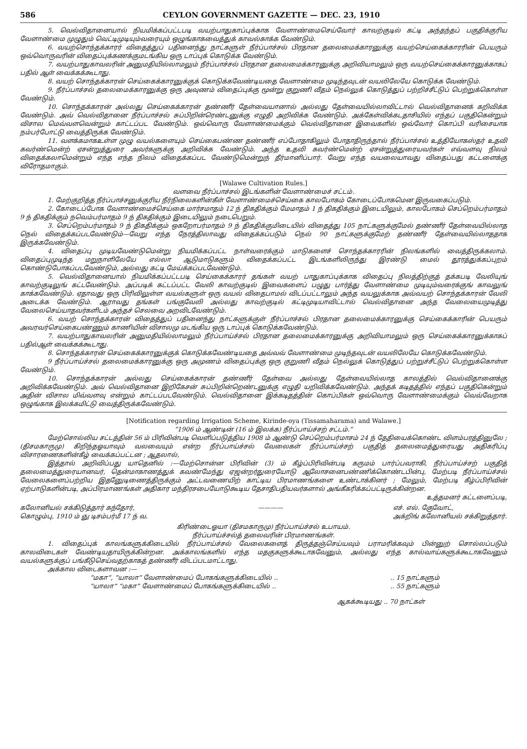586 CEYLON GOVERNMENT GAZETTE — DEC. 23, 1910
5. வெல்விதானையால் நியமிக்கப்பட்டபடி வயற்பாதுகாப்புக்காக வேளாண்மைசெய்வோர் காவற்குடில் கட்டி அந்தந்தப் பகுதிக்குரிய வேளாண்மை முழுதும் வெட்டிமுடியும்வரையும் ஒழுங்காகவைத்துக் காவல்காக்க வேண்டும்.
6. வயற்சொந்தக்காரர் விதைத்துப் பதினைந்து நாட்களுள் நீர்ப்பாச்சல் பிரதான தலைமைக்காரனுக்கு வயற்செய்கைக்காரரின் பெயரும் ஒவ்வொருவரின் விதைப்புக்கணக்குமடங்கிய ஒரு டாப்புக் கொடுக்க வேண்டும்.
7. வயற்பாதுகாவலரின் அனுமதியில்லாமலும் நீர்ப்பாச்சல் பிரதான தலைமைக்காரனுக்கு அறிவியாமலும் ஒரு வயற்செய்கைக்காரனுக்காகப் பதில் ஆள் வைக்கக்கூடாது.
8. வயற் சொந்தக்காரன் செய்கைக்காரனுக்குக் கொடுக்கவேண்டியதை வேளாண்மை முடிந்தவுடன் வயலிலேயே கொடுக்க வேண்டும்.
9. நீர்ப்பாச்சல் தலைமைக்காரனுக்கு ஒரு அவுணம் விதைப்புக்கு மூன்று குறுணி வீதம் நெல்லுக் கொடுத்துப் பற்றிச்சீட்டுப் பெற்றுக்கொள்ள வேண்டும்.
10. சொந்தக்காரன் அல்லது செய்கைக்காரன் தண்ணீர் தேள்வையானால் அல்லது தேள்வையில்லாவிட்டால் வெல்விதானைக் கறிவிக்க வேண்டும். அவ் வெல்விதானை நீர்ப்பாச்சல் சுப்பிறின்ரெண்டனுக்கு எழுதி அறிவிக்க வேண்டும். அக்கேள்விக்கடதாசியில் எந்தப் பகுதிகென்றும் விசால மெவ்வளவென்றும் காட்டப்பட வேண்டும். ஒவ்வொரு வேளாண்மைக்கும் வெல்விதானை இவைகளில் ஒவ்வோர் கொப்பி வரிசையாக நம்பர்போட்டு வைத்திருக்க வேண்டும்.
11. வளக்கமாகஉள்ள முழு வயல்களையும் செய்கைபண்ண தண்ணீர் எப்போதாகிலும் போதாதிருந்தால் நீர்ப்பாச்சல் உத்தியோகஸ்தர் உதவி கவர்ண்மென்ற் ஏசன்றுத்துரை அவர்களுக்கு அறிவிக்க வேண்டும். அந்த உதவி கவர்ண்மென்ற் ஏசன்றுத்துரையவர்கள் எவ்வளவு நிலம் விதைக்கலாமென்றும் எந்த எந்த நிலம் விதைக்கப்பட வேண்டுமென்றுந் தீர்மானிப்பார். வேறு எந்த வயலையாவது விதைப்பது கட்டளைக்கு விரோதமாகும்.
[Walawe Cultivation Rules.]
வளவை நீர்ப்பாச்சல் இடங்களின் வேளாண்மைச் சட்டம்.
1. மேற்குறித்த நீர்ப்பாச்சனுக்குரிய நீர்நிலைகளின்கீள் வேளாண்மைச்செய்கை காலபோகம் கோடைப்போகமென இருவகைப்படும்.
2. கோடைப்போக வேளாண்மைச்செய்கை மார்சமாதம் 12 ந் திகதிக்கும் மேமாதம் 1 ந் திகதிக்கும் இடையிலும், காலபோகம் செப்றெம்பர்மாதம் 9 ந் திகதிக்கும் நவெம்பர்மாதம் 9 ந் திகதிக்கும் இடையிலும் நடைபெறும்.
3. செப்றெம்பர்மாதம் 9 ந் திகதிக்கும் ஒகறோபர்மாதம் 9 ந் திகதிக்குமிடையில் விதைத்து 105 நாட்களுக்குமேல் தண்ணீர் தேள்வையில்லாத நெல் விதைக்கப்படவேண்டும்—வேறு எந்த நேரத்திலாவது விதைக்கப்படும் நெல் 90 நாட்களுக்குமேற் தண்ணீர் தேள்வையில்லாததாக இருக்கவேண்டும்.
4. விதைப்பு முடியவேண்டுமென்று நியமிக்கப்பட்ட நாள்வரைக்கும் மாடுகளைச் சொந்தக்காரரின் நிலங்களில் வைத்திருக்கலாம். விதைப்புமுடிந்த மறுநாளிலேயே எல்லா ஆடுமாடுகளும் விதைக்கப்பட்ட இடங்களிலிருந்து இரண்டு மைல் தூரத்துக்கப்புறம் கொண்டுபோகப்படவேண்டும், அல்லது கட்டி மேய்க்கப்படவேண்டும்.
5. வெல்விதானையால் நியமிக்கப்பட்டபடி செய்கைக்காரர் தங்கள் வயற் பாதுகாப்புக்காக விதைப்பு நிலத்திற்குத் தக்கபடி வேலியுங் காவற்குடிலுங் கட்டவேண்டும். அப்படிக் கட்டப்பட்ட வேலி காவற்குடில் இவைகளைப் பழுது பார்த்து வேளாண்மை முடியும்வரைக்குங் காவலுங் காக்கவேண்டும். ஏதாவது ஒரு பிரிவிலுள்ள வயல்களுள் ஒரு வயல் விதைபாமல் விடப்பட்டாலும் அந்த வயலுக்காக அவ்வயற் சொந்தக்காரன் வேலி அடைக்க வேண்டும். ஆராவது தங்கள் பங்குவேலி அல்லது காவற்குடில் கட்டிமுடியாவிட்டால் வெல்விதானை அந்த வேலையைமுடித்து வேலைசெய்யாதவர்களிடம் அந்தச் செலவை அறவிடவேண்டும்.
6. வயற் சொந்தக்காரன் விதைத்துப் பதினைந்து நாட்களுக்குள் நீர்ப்பாச்சல் பிரதான தலைமைக்காரனுக்கு செய்கைக்காரின் பெயரும் அவரவர்செய்கைபண்ணும் காணியின் விசாலமு மடங்கிய ஒரு டாப்புக் கொடுக்கவேண்டும்.
7. வயற்பாதுகாவலரின் அனுமதியில்லாமலும் நீர்ப்பாய்ச்சல் பிரதான தலைமைக்காரனுக்கு அறிவியாமலும் ஒரு செய்கைக்காரனுக்காகப் பதில்ஆள் வைக்கக்கூடாது.
8. சொந்தக்காரன் செய்கைக்காரனுக்குக் கொடுக்கவேண்டியதை அவ்வவ் வேளாண்மை முடிந்தவுடன் வயலிலேயே கொடுக்கவேண்டும்.
9 நீர்ப்பாய்ச்சல் தலைமைக்காரனுக்கு ஒரு அமுணம் விதைப்புக்கு ஒரு குறுணி வீதம் நெல்லுக் கொடுத்துப் பற்றுச்சீட்டுப் பெற்றுக்கொள்ள வேண்டும்.
10. சொந்தக்காரன் அல்லது செய்கைக்காரன் தண்ணீர் தேள்வை அல்லது தேள்வையில்லாத காலத்தில் வெல்விதானைக்கு அறிவிக்கவேண்டும். அவ் வெல்விதானை இறிகேசன் சுப்பிறின்றெண்டனுக்கு எழுதி யறிவிக்கவேண்டும். அந்தக் கடிதத்தில் எந்தப் பகுதிகென்றும் அதின் விசால மிவ்வளவு என்றும் காட்டப்படவேண்டும். வெல்விதானை இக்கடிதத்தின் கொப்பிகள் ஒவ்வொரு வேளாண்மைக்கும் வெவ்வேறாக ஒழுங்காக இலக்கமிட்டு வைத்திருக்கவேண்டும்.
[Notification regarding Irrigation Scheme, Kirinde-oya (Tissamaharama) and Walawe.]
“1906 ம் ஆண்டின் (16 ம் இலக்க) நீர்ப்பாய்ச்சற் சட்டம்.”
மேற்சொல்லிய சட்டத்தின் 56 ம் பிரிவின்படி வெளிப்படுத்திய 1908 ம் ஆண்டு செப்றெம்பர்மாசம் 24 ந் தேதியைக்கொண்ட விளம்பரத்தினுலே ; (திசமகாருமு) கிறிந்தஓயாவும் வலவையும் என்ற நீர்ப்பாய்ச்சல் வேலைகள் நீர்ப்பாய்ச்சற் பகுதித் தலைமைத்துரையது அதிகரிப்பு விசாரணைகளின்கீழ் வைக்கப்பட்டன ; ஆதலால்,
இத்தால் அறிவிப்பது யாதெனில் :—மேற்சொன்ன பிரிவின் (3) ம் கீழ்ப்பிரிவின்படி கருமம் பார்ப்பவராகி, நீர்ப்பாய்ச்சற் பகுதித் தலைமைத்துரையானவர், தென்மாகாணத்துக் கவண்மேந்து ஏஜன்றர்துரையோடு ஆலோசனைபண்ணிக்கொண்டபின்பு, மேற்படி நீர்ப்பாய்ச்சல் வேலைகளைப்பற்றிய இதனுேடிணைத்திருக்கும் அட்டவணையிற் காட்டிய பிரமாணங்களை உண்டாக்கினர் ; மேலும், மேற்படி கீழ்ப்பிரிவின் ஏற்பாடுகளின்படி, அப்பிரமாணங்கள் அதிகார மந்திரசபையோடுகூடிய தேசாதிபதியவர்களால் அங்கீகரிக்கப்பட்டிருக்கின்றன.
உத்தமனர் கட்டளைப்படி,
கலோனியல் சக்கிடுத்தார் கந்தோர்,
கொழும்பு, 1910 ம் ஞு டிசம்பர்மீ 17 ந் வ. ———— எச். எல். குேவோட்,
அக்றிங் கலோனியல் சக்கிறுத்தார்.
கிரிண்டைஓயா (திசமகாருமு) நீர்ப்பாய்ச்சல் உபாயம்.
நீர்ப்பாய்ச்சல்த் தலைவரின் பிரமாணங்கள்.
1. விதைப்புக் காலங்களுக்கிடையில் நீர்ப்பாய்ச்சல் வேலைகளைத் திருத்தஞ்செய்யவும் பராமரிக்கவும் பின்னுற் சொல்லப்படும் காலவிடைகள் வேண்டியதாயிருக்கின்றன. அக்காலங்களில் எந்த மதகுகளுக்கூடாகவேனும், அல்லது எந்த கால்வாய்களுக்கூடாகவேனும் வயல்களுக்குப் பங்கீடுசெய்வதற்காகத் தண்ணீர் விடப்படமாட்டாது.
அக்கால விடைகளாவன :—
“மகா”, “யாலா” வேளாண்மைப் போகங்களுக்கிடையில் .... 15 நாட்களும்
“யாலா” “மகா” வேளாண்மைப் போகங்களுக்கிடையில் .... 55 நாட்களும்
ஆகக்கூடியது .. 70 நாட்கள்